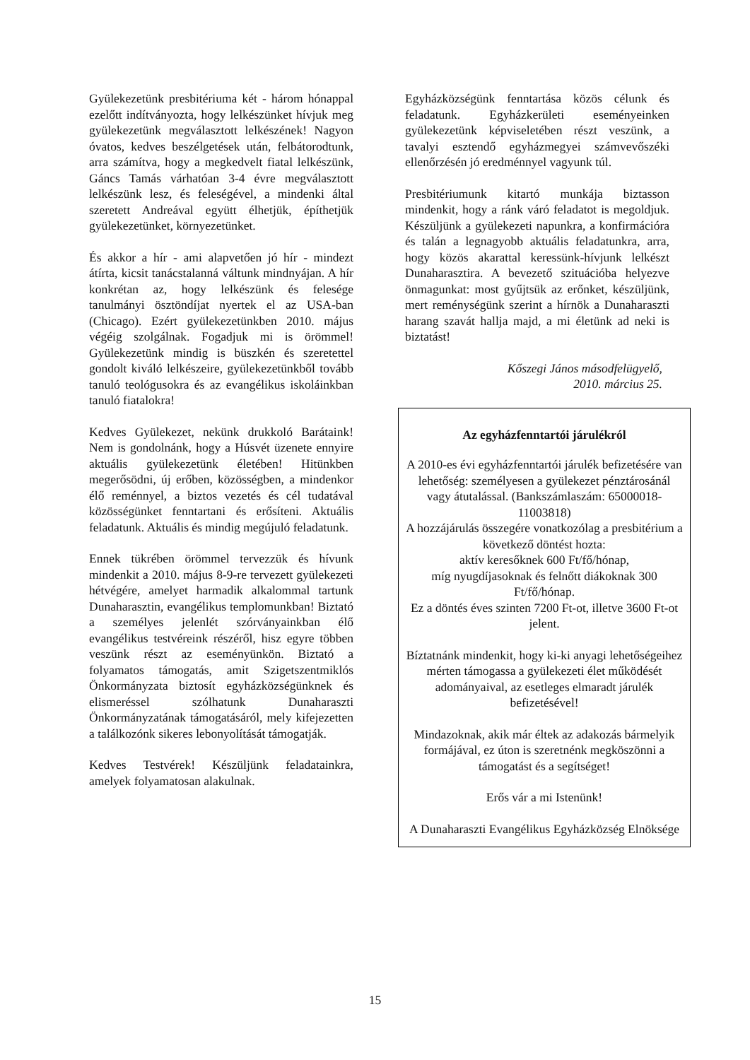Gyülekezetünk presbitériuma két - három hónappal ezelőtt indítványozta, hogy lelkészünket hívjuk meg gyülekezetünk megválasztott lelkészének! Nagyon óvatos, kedves beszélgetések után, felbátorodtunk, arra számítva, hogy a megkedvelt fiatal lelkészünk, Gáncs Tamás várhatóan 3-4 évre megválasztott lelkészünk lesz, és feleségével, a mindenki által szeretett Andreával együtt élhetjük, építhetjük gyülekezetünket, környezetünket.
És akkor a hír - ami alapvetően jó hír - mindezt átírta, kicsit tanácstalanná váltunk mindnyájan. A hír konkrétan az, hogy lelkészünk és felesége tanulmányi ösztöndíjat nyertek el az USA-ban (Chicago). Ezért gyülekezetünkben 2010. május végéig szolgálnak. Fogadjuk mi is örömmel! Gyülekezetünk mindig is büszkén és szeretettel gondolt kiváló lelkészeire, gyülekezetünkből tovább tanuló teológusokra és az evangélikus iskoláinkban tanuló fiatalokra!
Kedves Gyülekezet, nekünk drukkoló Barátaink! Nem is gondolnánk, hogy a Húsvét üzenete ennyire aktuális gyülekezetünk életében! Hitünkben megerősödni, új erőben, közösségben, a mindenkor élő reménnyel, a biztos vezetés és cél tudatával közösségünket fenntartani és erősíteni. Aktuális feladatunk. Aktuális és mindig megújuló feladatunk.
Ennek tükrében örömmel tervezzük és hívunk mindenkit a 2010. május 8-9-re tervezett gyülekezeti hétvégére, amelyet harmadik alkalommal tartunk Dunaharasztin, evangélikus templomunkban! Biztató a személyes jelenlét szórványainkban élő evangélikus testvéreink részéről, hisz egyre többen veszünk részt az eseményünkön. Biztató a folyamatos támogatás, amit Szigetszentmiklós Önkormányzata biztosít egyházközségünknek és elismeréssel szólhatunk Dunaharaszti Önkormányzatának támogatásáról, mely kifejezetten a találkozónk sikeres lebonyolítását támogatják.
Kedves Testvérek! Készüljünk feladatainkra, amelyek folyamatosan alakulnak.
Egyházközségünk fenntartása közös célunk és feladatunk. Egyházkerületi eseményeinken gyülekezetünk képviseletében részt veszünk, a tavalyi esztendő egyházmegyei számvevőszéki ellenőrzésén jó eredménnyel vagyunk túl.
Presbitériumunk kitartó munkája biztasson mindenkit, hogy a ránk váró feladatot is megoldjuk. Készüljünk a gyülekezeti napunkra, a konfirmációra és talán a legnagyobb aktuális feladatunkra, arra, hogy közös akarattal keressünk-hívjunk lelkészt Dunaharasztira. A bevezető szituációba helyezve önmagunkat: most gyűjtsük az erőnket, készüljünk, mert reménységünk szerint a hírnök a Dunaharaszti harang szavát hallja majd, a mi életünk ad neki is biztatást!
Kőszegi János másodfelügyelő,
2010. március 25.
Az egyházfenntartói járulékról
A 2010-es évi egyházfenntartói járulék befizetésére van lehetőség: személyesen a gyülekezet pénztárosánál vagy átutalással. (Bankszámlaszám: 65000018-11003818)
A hozzájárulás összegére vonatkozólag a presbitérium a következő döntést hozta:
aktív keresőknek 600 Ft/fő/hónap,
míg nyugdíjasoknak és felnőtt diákoknak 300 Ft/fő/hónap.
Ez a döntés éves szinten 7200 Ft-ot, illetve 3600 Ft-ot jelent.
Bíztatnánk mindenkit, hogy ki-ki anyagi lehetőségeihez mérten támogassa a gyülekezeti élet működését adományaival, az esetleges elmaradt járulék befizetésével!
Mindazoknak, akik már éltek az adakozás bármelyik formájával, ez úton is szeretnénk megköszönni a támogatást és a segítséget!
Erős vár a mi Istenünk!
A Dunaharaszti Evangélikus Egyházközség Elnöksége
15